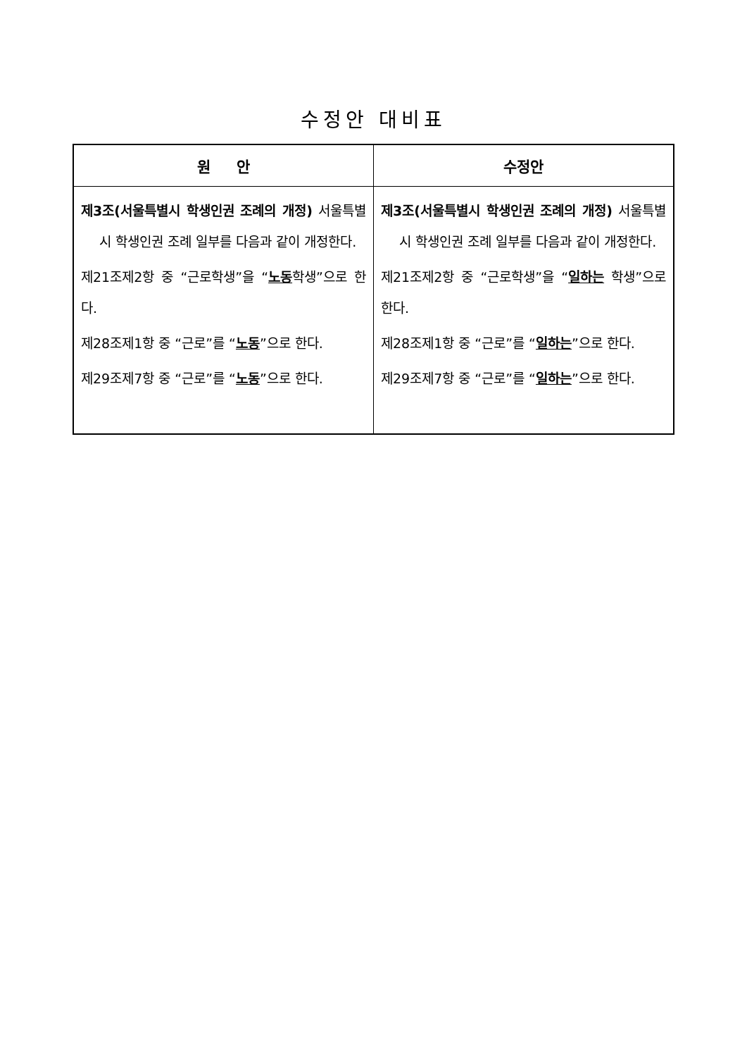수정안 대비표
| 원 안 | 수정안 |
| --- | --- |
| 제3조(서울특별시 학생인권 조례의 개정) 서울특별시 학생인권 조례 일부를 다음과 같이 개정한다. 제21조제2항 중 “근로학생”을 “ 노동 학생”으로 한다. 제28조제1항 중 “근로”를 “ 노동 ”으로 한다. 제29조제7항 중 “근로”를 “ 노동 ”으로 한다. | 제3조(서울특별시 학생인권 조례의 개정) 서울특별시 학생인권 조례 일부를 다음과 같이 개정한다. 제21조제2항 중 “근로학생”을 “ 일하는 학생”으로 한다. 제28조제1항 중 “근로”를 “ 일하는 ”으로 한다. 제29조제7항 중 “근로”를 “ 일하는 ”으로 한다. |